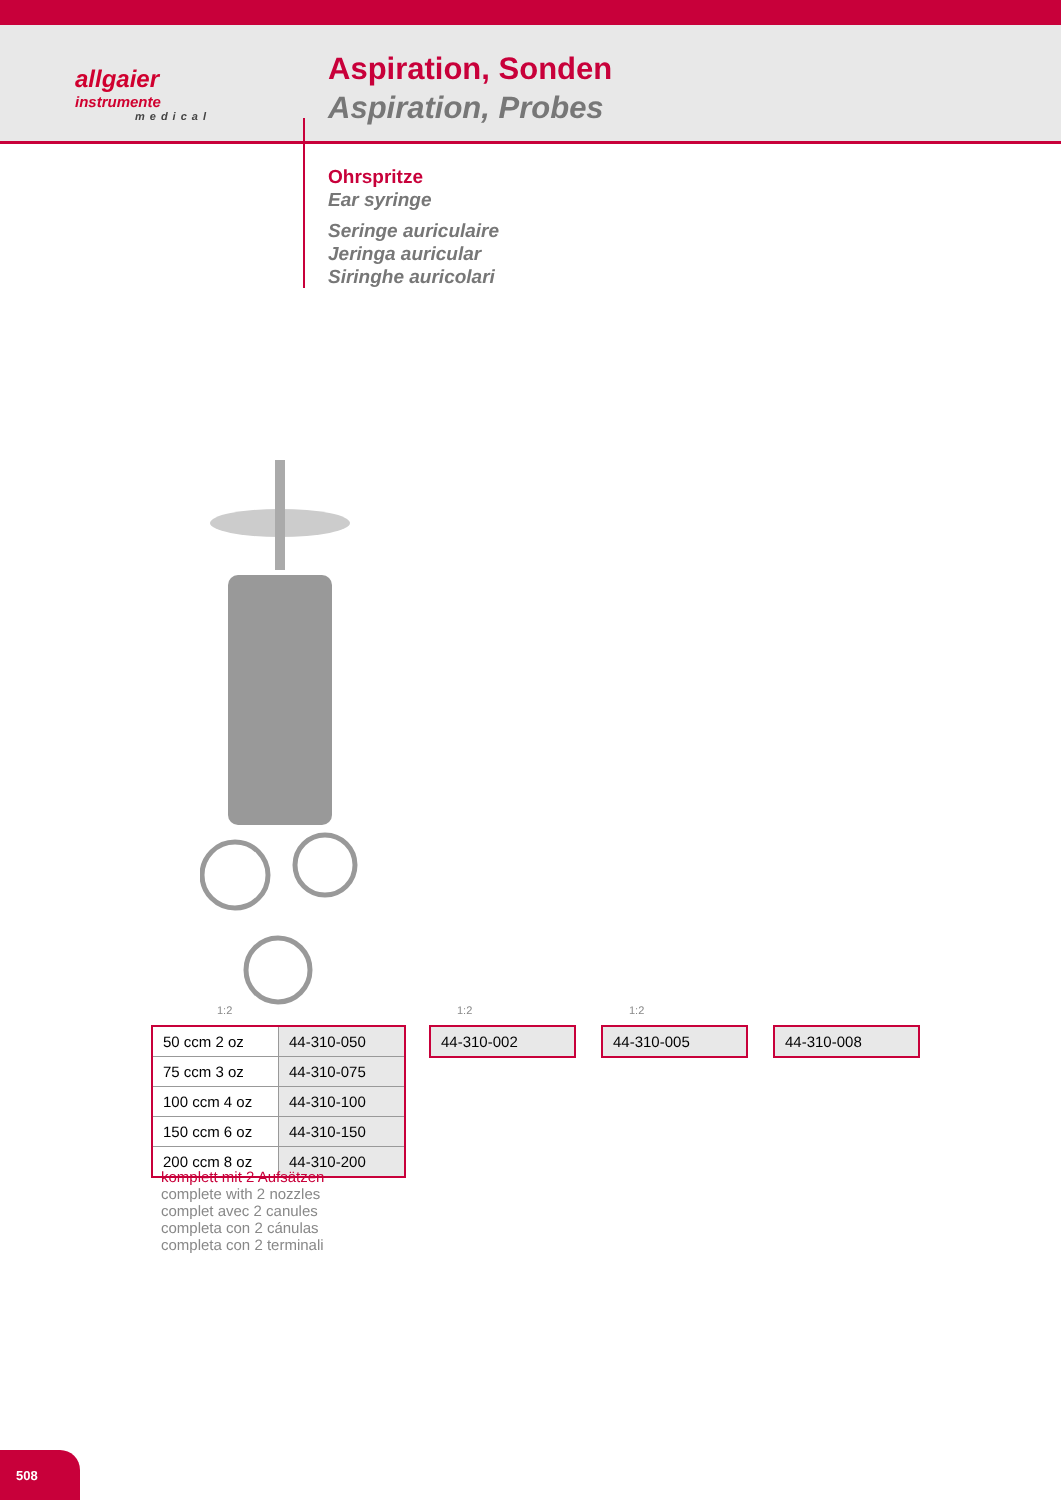allgaier
instrumente
medical
Aspiration, Sonden
Aspiration, Probes
Ohrspritze
Ear syringe
Seringe auriculaire
Jeringa auricular
Siringhe auricolari
1:2 1:2 1:2
| 50 ccm 2 oz | 44-310-050 |
| 75 ccm 3 oz | 44-310-075 |
| 100 ccm 4 oz | 44-310-100 |
| 150 ccm 6 oz | 44-310-150 |
| 200 ccm 8 oz | 44-310-200 |
44-310-002 44-310-005 44-310-008
komplett mit 2 Aufsätzen
complete with 2 nozzles
complet avec 2 canules
completa con 2 cánulas
completa con 2 terminali
508